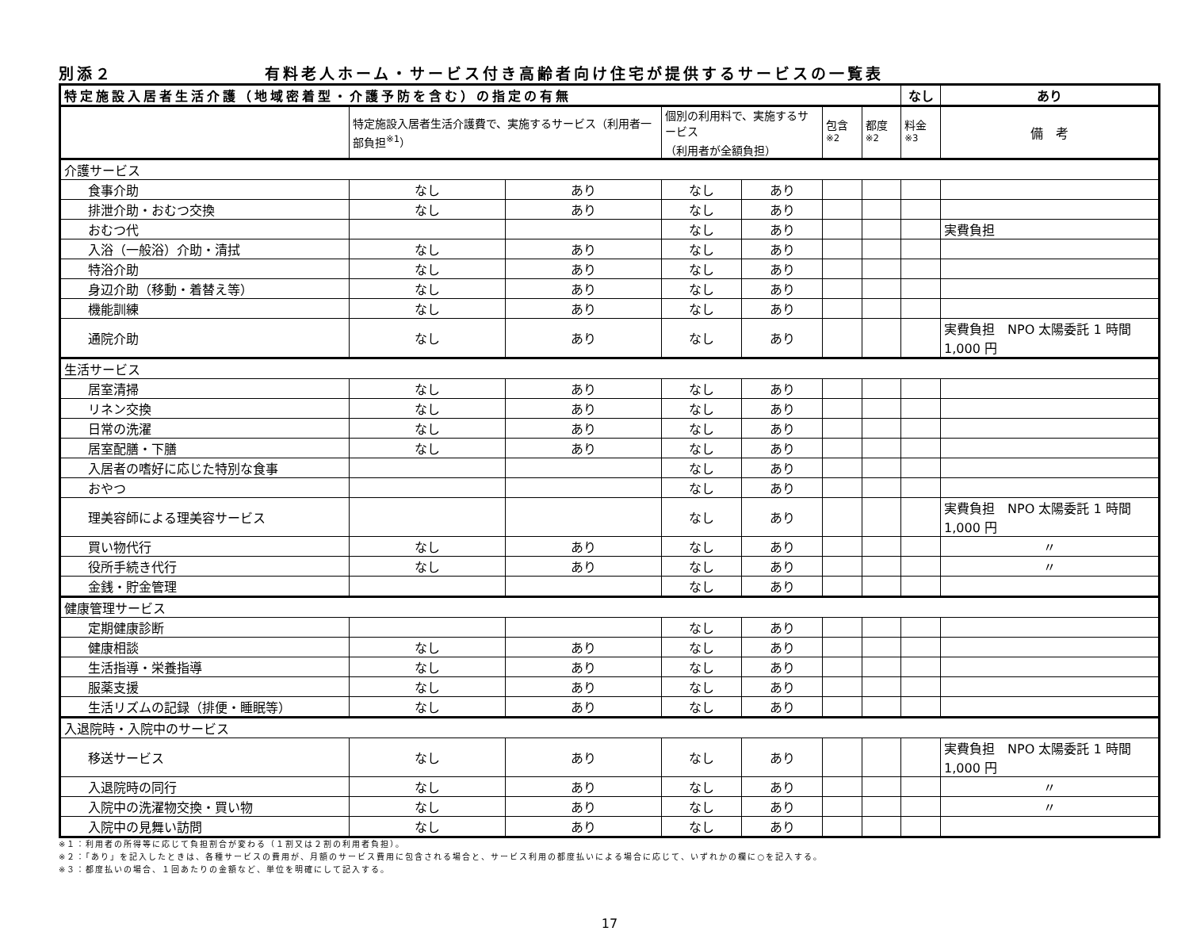別添２ 有料老人ホーム・サービス付き高齢者向け住宅が提供するサービスの一覧表
| 特定施設入居者生活介護（地域密着型・介護予防を含む）の指定の有無 | | | | | | | なし | あり |
| | 特定施設入居者生活介護費で、実施するサービス（利用者一部負担<sup>※1</sup>） | | 個別の利用料で、実施するサービス （利用者が全額負担） | | 包含<sup>※2</sup> | 都度<sup>※2</sup> | 料金<sup>※3</sup> | 備 考 |
| 介護サービス | | | | | | | | |
| 食事介助 | なし | あり | なし | あり | | | | |
| 排泄介助・おむつ交換 | なし | あり | なし | あり | | | | |
| おむつ代 | | | なし | あり | | | | 実費負担 |
| 入浴（一般浴）介助・清拭 | なし | あり | なし | あり | | | | |
| 特浴介助 | なし | あり | なし | あり | | | | |
| 身辺介助（移動・着替え等） | なし | あり | なし | あり | | | | |
| 機能訓練 | なし | あり | なし | あり | | | | |
| 通院介助 | なし | あり | なし | あり | | | | 実費負担 NPO 太陽委託 1 時間 1,000 円 |
| 生活サービス | | | | | | | | |
| 居室清掃 | なし | あり | なし | あり | | | | |
| リネン交換 | なし | あり | なし | あり | | | | |
| 日常の洗濯 | なし | あり | なし | あり | | | | |
| 居室配膳・下膳 | なし | あり | なし | あり | | | | |
| 入居者の嗜好に応じた特別な食事 | | | なし | あり | | | | |
| おやつ | | | なし | あり | | | | |
| 理美容師による理美容サービス | | | なし | あり | | | | 実費負担 NPO 太陽委託 1 時間 1,000 円 |
| 買い物代行 | なし | あり | なし | あり | | | | 〃 |
| 役所手続き代行 | なし | あり | なし | あり | | | | 〃 |
| 金銭・貯金管理 | | | なし | あり | | | | |
| 健康管理サービス | | | | | | | | |
| 定期健康診断 | | | なし | あり | | | | |
| 健康相談 | なし | あり | なし | あり | | | | |
| 生活指導・栄養指導 | なし | あり | なし | あり | | | | |
| 服薬支援 | なし | あり | なし | あり | | | | |
| 生活リズムの記録（排便・睡眠等） | なし | あり | なし | あり | | | | |
| 入退院時・入院中のサービス | | | | | | | | |
| 移送サービス | なし | あり | なし | あり | | | | 実費負担 NPO 太陽委託 1 時間 1,000 円 |
| 入退院時の同行 | なし | あり | なし | あり | | | | 〃 |
| 入院中の洗濯物交換・買い物 | なし | あり | なし | あり | | | | 〃 |
| 入院中の見舞い訪問 | なし | あり | なし | あり | | | | |
※１：利用者の所得等に応じて負担割合が変わる（１割又は２割の利用者負担）。
※２：「あり」を記入したときは、各種サービスの費用が、月額のサービス費用に包含される場合と、サービス利用の都度払いによる場合に応じて、いずれかの欄に○を記入する。
※３：都度払いの場合、１回あたりの金額など、単位を明確にして記入する。
17